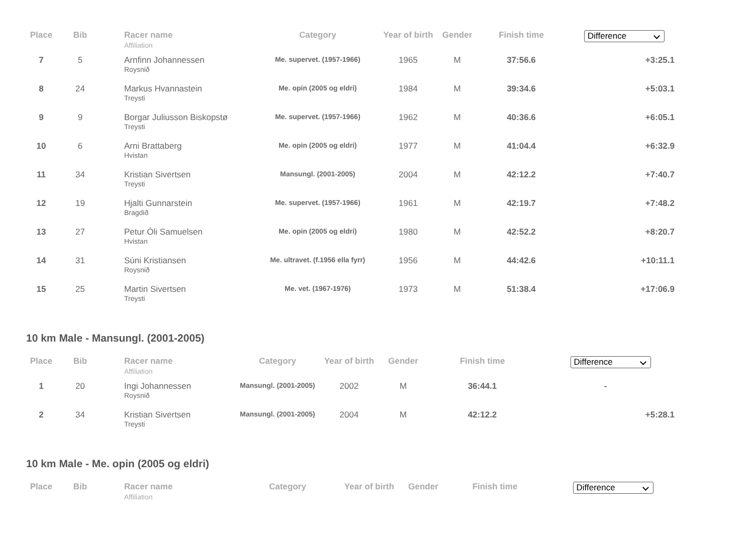| Place | Bib | Racer name Affiliation | Category | Year of birth | Gender | Finish time | Difference |
| --- | --- | --- | --- | --- | --- | --- | --- |
| 7 | 5 | Arnfinn Johannessen Roysnið | Me. supervet. (1957-1966) | 1965 | M | 37:56.6 | +3:25.1 |
| 8 | 24 | Markus Hvannastein Treysti | Me. opin (2005 og eldri) | 1984 | M | 39:34.6 | +5:03.1 |
| 9 | 9 | Borgar Juliusson Biskopstø Treysti | Me. supervet. (1957-1966) | 1962 | M | 40:36.6 | +6:05.1 |
| 10 | 6 | Arni Brattaberg Hvistan | Me. opin (2005 og eldri) | 1977 | M | 41:04.4 | +6:32.9 |
| 11 | 34 | Kristian Sivertsen Treysti | Mansungl. (2001-2005) | 2004 | M | 42:12.2 | +7:40.7 |
| 12 | 19 | Hjalti Gunnarstein Bragdið | Me. supervet. (1957-1966) | 1961 | M | 42:19.7 | +7:48.2 |
| 13 | 27 | Petur Óli Samuelsen Hvistan | Me. opin (2005 og eldri) | 1980 | M | 42:52.2 | +8:20.7 |
| 14 | 31 | Súni Kristiansen Roysnið | Me. ultravet. (f.1956 ella fyrr) | 1956 | M | 44:42.6 | +10:11.1 |
| 15 | 25 | Martin Sivertsen Treysti | Me. vet. (1967-1976) | 1973 | M | 51:38.4 | +17:06.9 |
10 km Male - Mansungl. (2001-2005)
| Place | Bib | Racer name Affiliation | Category | Year of birth | Gender | Finish time | Difference |
| --- | --- | --- | --- | --- | --- | --- | --- |
| 1 | 20 | Ingi Johannessen Roysnið | Mansungl. (2001-2005) | 2002 | M | 36:44.1 | - |
| 2 | 34 | Kristian Sivertsen Treysti | Mansungl. (2001-2005) | 2004 | M | 42:12.2 | +5:28.1 |
10 km Male - Me. opin (2005 og eldri)
| Place | Bib | Racer name Affiliation | Category | Year of birth | Gender | Finish time | Difference |
| --- | --- | --- | --- | --- | --- | --- | --- |